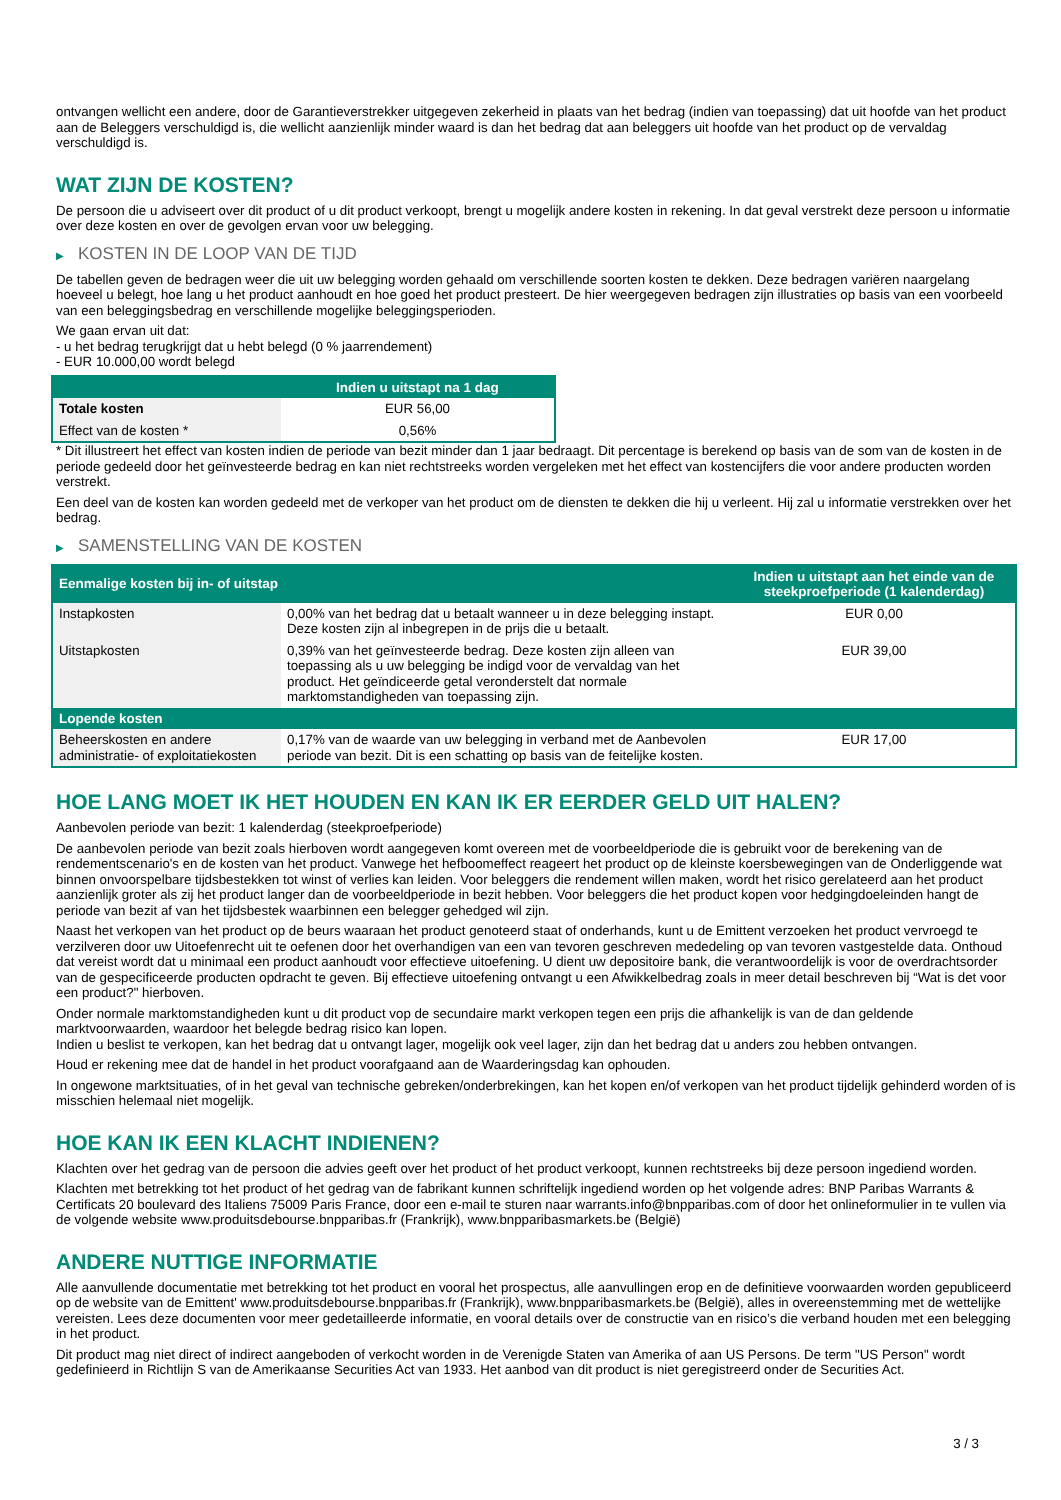ontvangen wellicht een andere, door de Garantieverstrekker uitgegeven zekerheid in plaats van het bedrag (indien van toepassing) dat uit hoofde van het product aan de Beleggers verschuldigd is, die wellicht aanzienlijk minder waard is dan het bedrag dat aan beleggers uit hoofde van het product op de vervaldag verschuldigd is.
WAT ZIJN DE KOSTEN?
De persoon die u adviseert over dit product of u dit product verkoopt, brengt u mogelijk andere kosten in rekening. In dat geval verstrekt deze persoon u informatie over deze kosten en over de gevolgen ervan voor uw belegging.
▶ KOSTEN IN DE LOOP VAN DE TIJD
De tabellen geven de bedragen weer die uit uw belegging worden gehaald om verschillende soorten kosten te dekken. Deze bedragen variëren naargelang hoeveel u belegt, hoe lang u het product aanhoudt en hoe goed het product presteert. De hier weergegeven bedragen zijn illustraties op basis van een voorbeeld van een beleggingsbedrag en verschillende mogelijke beleggingsperioden.
We gaan ervan uit dat:
- u het bedrag terugkrijgt dat u hebt belegd (0 % jaarrendement)
- EUR 10.000,00 wordt belegd
| | Indien u uitstapt na 1 dag |
| --- | --- |
| Totale kosten | EUR 56,00 |
| Effect van de kosten * | 0,56% |
* Dit illustreert het effect van kosten indien de periode van bezit minder dan 1 jaar bedraagt. Dit percentage is berekend op basis van de som van de kosten in de periode gedeeld door het geïnvesteerde bedrag en kan niet rechtstreeks worden vergeleken met het effect van kostencijfers die voor andere producten worden verstrekt.
Een deel van de kosten kan worden gedeeld met de verkoper van het product om de diensten te dekken die hij u verleent. Hij zal u informatie verstrekken over het bedrag.
▶ SAMENSTELLING VAN DE KOSTEN
| Eenmalige kosten bij in- of uitstap | | Indien u uitstapt aan het einde van de steekproefperiode (1 kalenderdag) |
| --- | --- | --- |
| Instapkosten | 0,00% van het bedrag dat u betaalt wanneer u in deze belegging instapt. Deze kosten zijn al inbegrepen in de prijs die u betaalt. | EUR 0,00 |
| Uitstapkosten | 0,39% van het geïnvesteerde bedrag. Deze kosten zijn alleen van toepassing als u uw belegging be indigd voor de vervaldag van het product. Het geïndiceerde getal veronderstelt dat normale marktomstandigheden van toepassing zijn. | EUR 39,00 |
| Lopende kosten | | |
| Beheerskosten en andere administratie- of exploitatiekosten | 0,17% van de waarde van uw belegging in verband met de Aanbevolen periode van bezit. Dit is een schatting op basis van de feitelijke kosten. | EUR 17,00 |
HOE LANG MOET IK HET HOUDEN EN KAN IK ER EERDER GELD UIT HALEN?
Aanbevolen periode van bezit: 1 kalenderdag (steekproefperiode)
De aanbevolen periode van bezit zoals hierboven wordt aangegeven komt overeen met de voorbeeldperiode die is gebruikt voor de berekening van de rendementscenario's en de kosten van het product. Vanwege het hefboomeffect reageert het product op de kleinste koersbewegingen van de Onderliggende wat binnen onvoorspelbare tijdsbestekken tot winst of verlies kan leiden. Voor beleggers die rendement willen maken, wordt het risico gerelateerd aan het product aanzienlijk groter als zij het product langer dan de voorbeeldperiode in bezit hebben. Voor beleggers die het product kopen voor hedgingdoeleinden hangt de periode van bezit af van het tijdsbestek waarbinnen een belegger gehedged wil zijn.
Naast het verkopen van het product op de beurs waaraan het product genoteerd staat of onderhands, kunt u de Emittent verzoeken het product vervroegd te verzilveren door uw Uitoefenrecht uit te oefenen door het overhandigen van een van tevoren geschreven mededeling op van tevoren vastgestelde data. Onthoud dat vereist wordt dat u minimaal een product aanhoudt voor effectieve uitoefening. U dient uw depositoire bank, die verantwoordelijk is voor de overdrachtsorder van de gespecificeerde producten opdracht te geven. Bij effectieve uitoefening ontvangt u een Afwikkelbedrag zoals in meer detail beschreven bij “Wat is det voor een product?" hierboven.
Onder normale marktomstandigheden kunt u dit product vop de secundaire markt verkopen tegen een prijs die afhankelijk is van de dan geldende marktvoorwaarden, waardoor het belegde bedrag risico kan lopen.
Indien u beslist te verkopen, kan het bedrag dat u ontvangt lager, mogelijk ook veel lager, zijn dan het bedrag dat u anders zou hebben ontvangen.
Houd er rekening mee dat de handel in het product voorafgaand aan de Waarderingsdag kan ophouden.
In ongewone marktsituaties, of in het geval van technische gebreken/onderbrekingen, kan het kopen en/of verkopen van het product tijdelijk gehinderd worden of is misschien helemaal niet mogelijk.
HOE KAN IK EEN KLACHT INDIENEN?
Klachten over het gedrag van de persoon die advies geeft over het product of het product verkoopt, kunnen rechtstreeks bij deze persoon ingediend worden.
Klachten met betrekking tot het product of het gedrag van de fabrikant kunnen schriftelijk ingediend worden op het volgende adres: BNP Paribas Warrants & Certificats 20 boulevard des Italiens 75009 Paris France, door een e-mail te sturen naar warrants.info@bnpparibas.com of door het onlineformulier in te vullen via de volgende website www.produitsdebourse.bnpparibas.fr (Frankrijk), www.bnpparibasmarkets.be (België)
ANDERE NUTTIGE INFORMATIE
Alle aanvullende documentatie met betrekking tot het product en vooral het prospectus, alle aanvullingen erop en de definitieve voorwaarden worden gepubliceerd op de website van de Emittent' www.produitsdebourse.bnpparibas.fr (Frankrijk), www.bnpparibasmarkets.be (België), alles in overeenstemming met de wettelijke vereisten. Lees deze documenten voor meer gedetailleerde informatie, en vooral details over de constructie van en risico’s die verband houden met een belegging in het product.
Dit product mag niet direct of indirect aangeboden of verkocht worden in de Verenigde Staten van Amerika of aan US Persons. De term "US Person" wordt gedefinieerd in Richtlijn S van de Amerikaanse Securities Act van 1933. Het aanbod van dit product is niet geregistreerd onder de Securities Act.
3 / 3